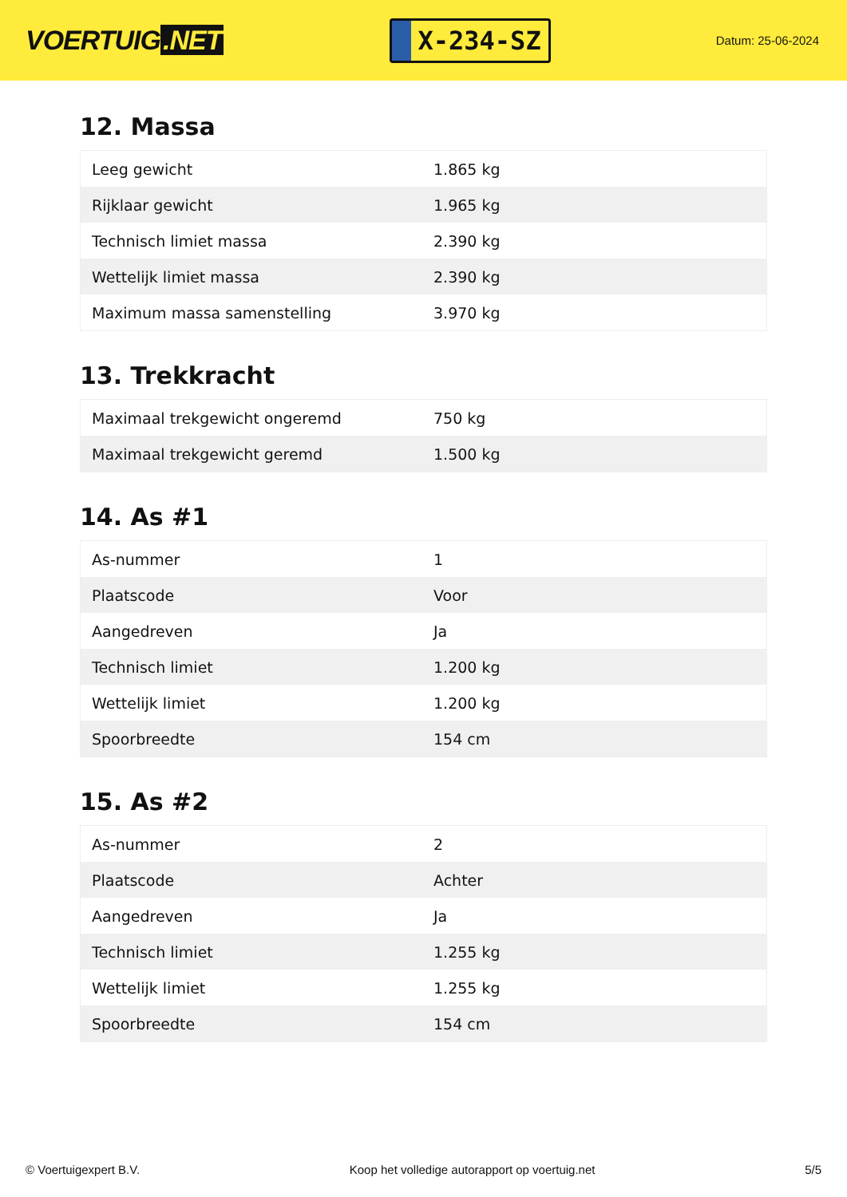VOERTUIG.NET
X-234-SZ
Datum: 25-06-2024
12. Massa
| Leeg gewicht | 1.865 kg |
| Rijklaar gewicht | 1.965 kg |
| Technisch limiet massa | 2.390 kg |
| Wettelijk limiet massa | 2.390 kg |
| Maximum massa samenstelling | 3.970 kg |
13. Trekkracht
| Maximaal trekgewicht ongeremd | 750 kg |
| Maximaal trekgewicht geremd | 1.500 kg |
14. As #1
| As-nummer | 1 |
| Plaatscode | Voor |
| Aangedreven | Ja |
| Technisch limiet | 1.200 kg |
| Wettelijk limiet | 1.200 kg |
| Spoorbreedte | 154 cm |
15. As #2
| As-nummer | 2 |
| Plaatscode | Achter |
| Aangedreven | Ja |
| Technisch limiet | 1.255 kg |
| Wettelijk limiet | 1.255 kg |
| Spoorbreedte | 154 cm |
© Voertuigexpert B.V. Koop het volledige autorapport op voertuig.net 5/5